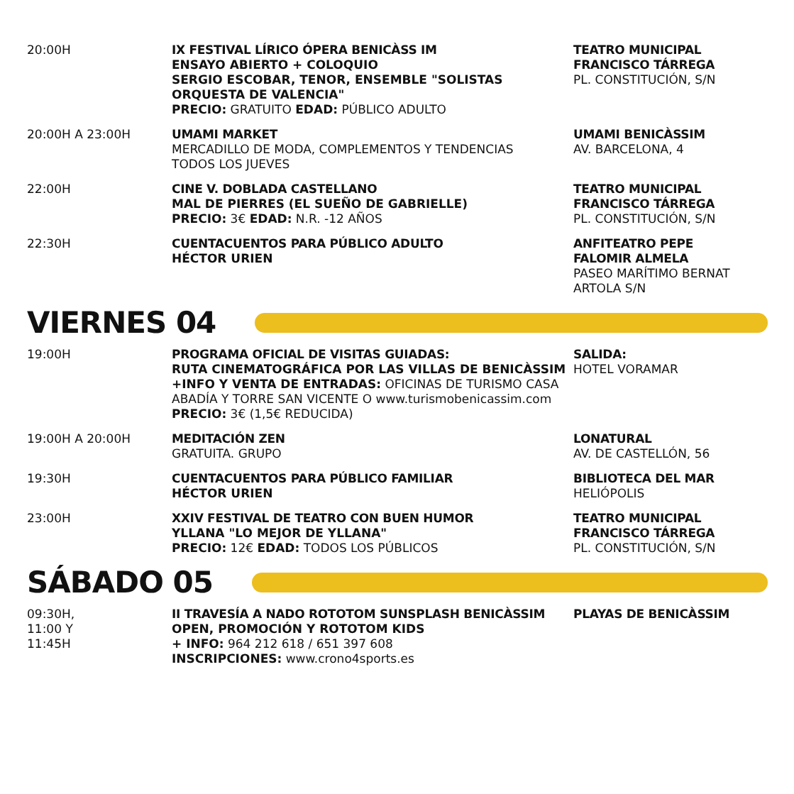20:00H
IX FESTIVAL LÍRICO ÓPERA BENICÀSS IM
ENSAYO ABIERTO + COLOQUIO
SERGIO ESCOBAR, TENOR, ENSEMBLE "SOLISTAS ORQUESTA DE VALENCIA"
PRECIO: GRATUITO EDAD: PÚBLICO ADULTO
TEATRO MUNICIPAL
FRANCISCO TÁRREGA
PL. CONSTITUCIÓN, S/N
20:00H A 23:00H
UMAMI MARKET
MERCADILLO DE MODA, COMPLEMENTOS Y TENDENCIAS
TODOS LOS JUEVES
UMAMI BENICÀSSIM
AV. BARCELONA, 4
22:00H
CINE V. DOBLADA CASTELLANO
MAL DE PIERRES (EL SUEÑO DE GABRIELLE)
PRECIO: 3€ EDAD: N.R. -12 AÑOS
TEATRO MUNICIPAL
FRANCISCO TÁRREGA
PL. CONSTITUCIÓN, S/N
22:30H
CUENTACUENTOS PARA PÚBLICO ADULTO
HÉCTOR URIEN
ANFITEATRO PEPE
FALOMIR ALMELA
PASEO MARÍTIMO BERNAT ARTOLA S/N
VIERNES 04
19:00H
PROGRAMA OFICIAL DE VISITAS GUIADAS:
RUTA CINEMATOGRÁFICA POR LAS VILLAS DE BENICÀSSIM
+INFO Y VENTA DE ENTRADAS: OFICINAS DE TURISMO CASA ABADÍA Y TORRE SAN VICENTE O www.turismobenicassim.com
PRECIO: 3€ (1,5€ REDUCIDA)
SALIDA:
HOTEL VORAMAR
19:00H A 20:00H
MEDITACIÓN ZEN
GRATUITA. GRUPO
LONATURAL
AV. DE CASTELLÓN, 56
19:30H
CUENTACUENTOS PARA PÚBLICO FAMILIAR
HÉCTOR URIEN
BIBLIOTECA DEL MAR
HELIÓPOLIS
23:00H
XXIV FESTIVAL DE TEATRO CON BUEN HUMOR
YLLANA "LO MEJOR DE YLLANA"
PRECIO: 12€ EDAD: TODOS LOS PÚBLICOS
TEATRO MUNICIPAL
FRANCISCO TÁRREGA
PL. CONSTITUCIÓN, S/N
SÁBADO 05
09:30H,
11:00 Y
11:45H
II TRAVESÍA A NADO ROTOTOM SUNSPLASH BENICÀSSIM
OPEN, PROMOCIÓN Y ROTOTOM KIDS
+ INFO: 964 212 618 / 651 397 608
INSCRIPCIONES: www.crono4sports.es
PLAYAS DE BENICÀSSIM